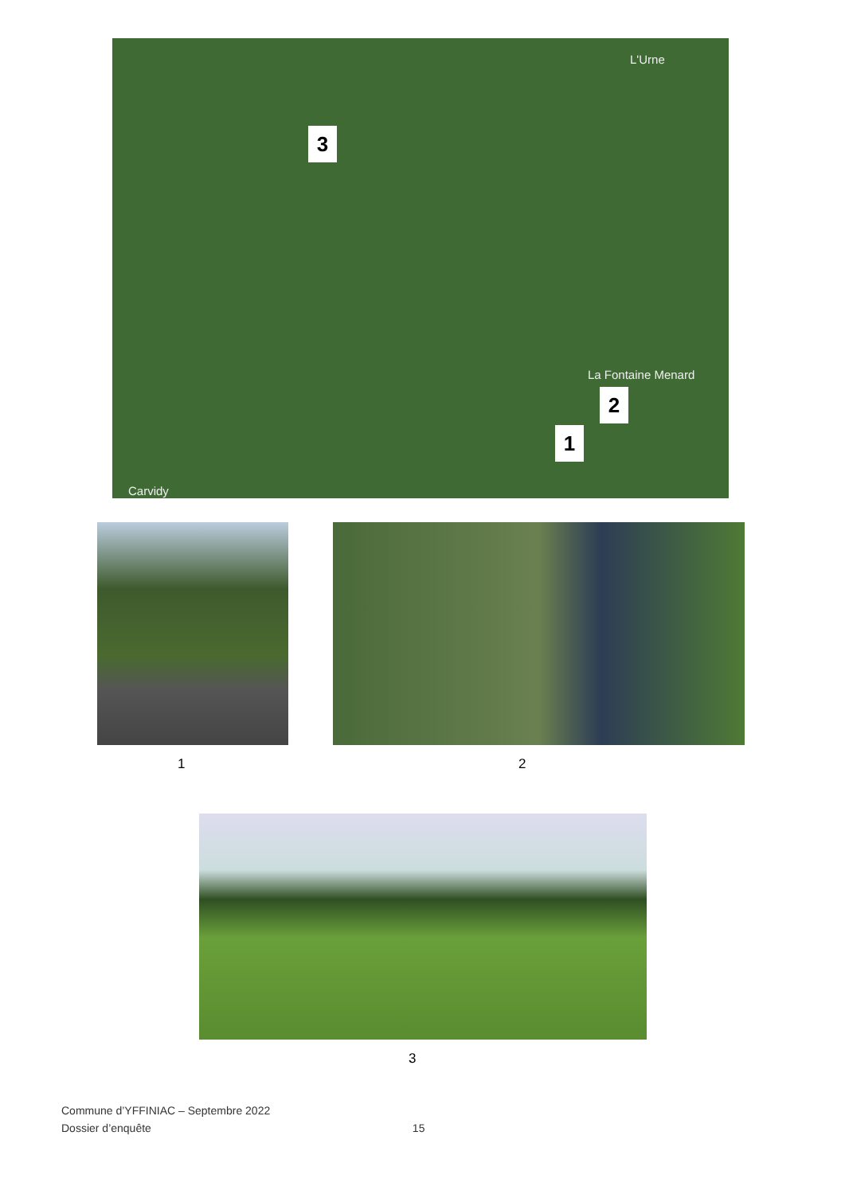L'Urne
3
La Fontaine Menard
2
1
Carvidy
1 2
3
Commune d’YFFINIAC – Septembre 2022
Dossier d’enquête 15